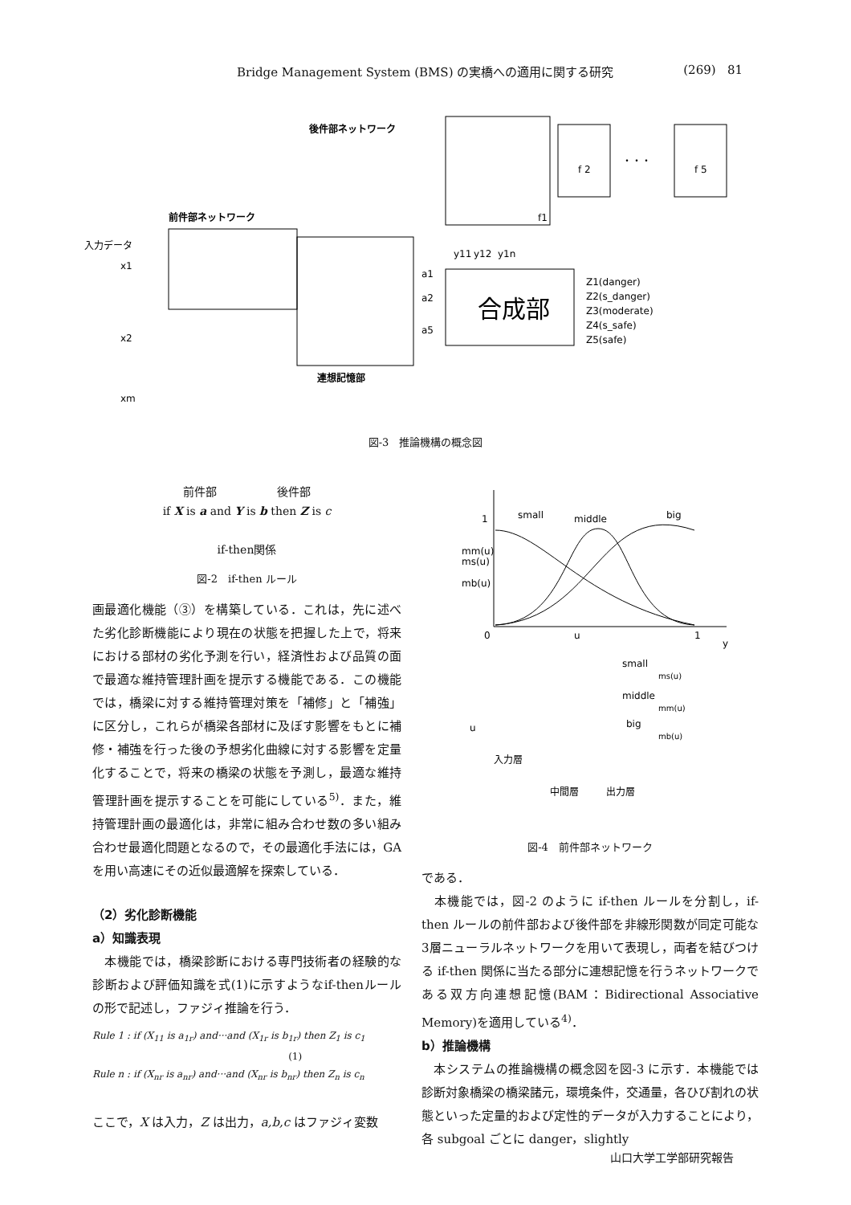Bridge Management System (BMS) の実橋への適用に関する研究 (269) 81
後件部ネットワーク
前件部ネットワーク
入力データ
x1
x2
xm
合成部
f 2
f 5
・・・
f1
a1
a2
a5
y11
y12
y1n
Z1(danger)
Z2(s_danger)
Z3(moderate)
Z4(s_safe)
Z5(safe)
連想記憶部
図-3　推論機構の概念図
前件部 後件部
if X is a and Y is b then Z is c
if-then関係
図-2　if-then ルール
画最適化機能（③）を構築している．これは，先に述べた劣化診断機能により現在の状態を把握した上で，将来における部材の劣化予測を行い，経済性および品質の面で最適な維持管理計画を提示する機能である．この機能では，橋梁に対する維持管理対策を「補修」と「補強」に区分し，これらが橋梁各部材に及ぼす影響をもとに補修・補強を行った後の予想劣化曲線に対する影響を定量化することで，将来の橋梁の状態を予測し，最適な維持管理計画を提示することを可能にしている<sup>5)</sup>．また，維持管理計画の最適化は，非常に組み合わせ数の多い組み合わせ最適化問題となるので，その最適化手法には，GAを用い高速にその近似最適解を探索している．
（2）劣化診断機能
a）知識表現
　本機能では，橋梁診断における専門技術者の経験的な診断および評価知識を式(1)に示すようなif-thenルールの形で記述し，ファジィ推論を行う．
Rule 1 : if (X<sub>11</sub> is a<sub>1r</sub>) and···and (X<sub>1r</sub> is b<sub>1r</sub>) then Z<sub>1</sub> is c<sub>1</sub>
(1)
Rule n : if (X<sub>nr</sub> is a<sub>nr</sub>) and···and (X<sub>nr</sub> is b<sub>nr</sub>) then Z<sub>n</sub> is c<sub>n</sub>
ここで，X は入力，Z は出力，a,b,c はファジィ変数
1
small
middle
big
mm(u)
ms(u)
mb(u)
0
u
1
y
u
入力層
中間層
出力層
small
middle
big
ms(u)
mm(u)
mb(u)
図-4　前件部ネットワーク
である．
　本機能では，図-2 のように if-then ルールを分割し，if-then ルールの前件部および後件部を非線形関数が同定可能な3層ニューラルネットワークを用いて表現し，両者を結びつける if-then 関係に当たる部分に連想記憶を行うネットワークである双方向連想記憶(BAM：Bidirectional Associative Memory)を適用している<sup>4)</sup>．
b）推論機構
　本システムの推論機構の概念図を図-3 に示す．本機能では診断対象橋梁の橋梁諸元，環境条件，交通量，各ひび割れの状態といった定量的および定性的データが入力することにより，各 subgoal ごとに danger，slightly
山口大学工学部研究報告